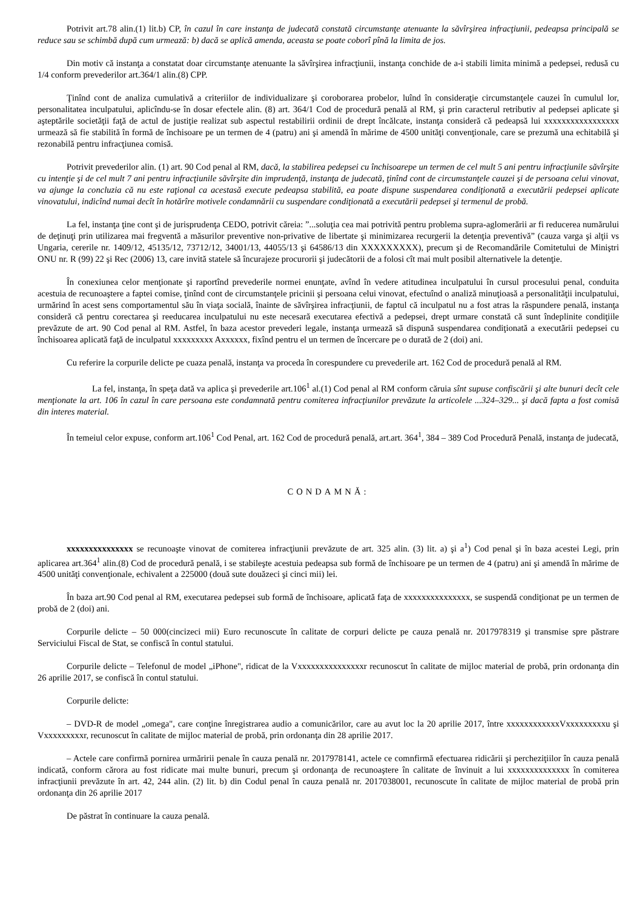Potrivit art.78 alin.(1) lit.b) CP, în cazul în care instanţa de judecată constată circumstanţe atenuante la săvîrşirea infracţiunii, pedeapsa principală se reduce sau se schimbă după cum urmează: b) dacă se aplică amenda, aceasta se poate coborî pînă la limita de jos.
Din motiv că instanţa a constatat doar circumstanţe atenuante la săvîrşirea infracţiunii, instanţa conchide de a-i stabili limita minimă a pedepsei, redusă cu 1/4 conform prevederilor art.364/1 alin.(8) CPP.
Ţinînd cont de analiza cumulativă a criteriilor de individualizare şi coroborarea probelor, luînd în consideraţie circumstanţele cauzei în cumulul lor, personalitatea inculpatului, aplicîndu-se în dosar efectele alin. (8) art. 364/1 Cod de procedură penală al RM, şi prin caracterul retributiv al pedepsei aplicate şi aşteptările societăţii faţă de actul de justiţie realizat sub aspectul restabilirii ordinii de drept încălcate, instanţa consideră că pedeapsă lui xxxxxxxxxxxxxxxxx urmează să fie stabilită în formă de închisoare pe un termen de 4 (patru) ani şi amendă în mărime de 4500 unităţi convenţionale, care se prezumă una echitabilă şi rezonabilă pentru infracţiunea comisă.
Potrivit prevederilor alin. (1) art. 90 Cod penal al RM, dacă, la stabilirea pedepsei cu închisoarepe un termen de cel mult 5 ani pentru infracţiunile săvîrşite cu intenţie şi de cel mult 7 ani pentru infracţiunile săvîrşite din imprudenţă, instanţa de judecată, ţinînd cont de circumstanţele cauzei şi de persoana celui vinovat, va ajunge la concluzia că nu este raţional ca acestasă execute pedeapsa stabilită, ea poate dispune suspendarea condiţionată a executării pedepsei aplicate vinovatului, indicînd numai decît în hotărîre motivele condamnării cu suspendare condiţionată a executării pedepsei şi termenul de probă.
La fel, instanţa ţine cont şi de jurisprudenţa CEDO, potrivit căreia: ”...soluţia cea mai potrivită pentru problema supra-aglomerării ar fi reducerea numărului de deţinuţi prin utilizarea mai fregventă a măsurilor preventive non-privative de libertate şi minimizarea recurgerii la detenţia preventivă” (cauza varga şi alţii vs Ungaria, cererile nr. 1409/12, 45135/12, 73712/12, 34001/13, 44055/13 şi 64586/13 din XXXXXXXXX), precum şi de Recomandările Comitetului de Miniştri ONU nr. R (99) 22 şi Rec (2006) 13, care invită statele să încurajeze procurorii şi judecătorii de a folosi cît mai mult posibil alternativele la detenţie.
În conexiunea celor menţionate şi raportînd prevederile normei enunţate, avînd în vedere atitudinea inculpatului în cursul procesului penal, conduita acestuia de recunoaştere a faptei comise, ţinînd cont de circumstanţele pricinii şi persoana celui vinovat, efectuînd o analiză minuţioasă a personalităţii inculpatului, urmărind în acest sens comportamentul său în viaţa socială, înainte de săvîrşirea infracţiunii, de faptul că inculpatul nu a fost atras la răspundere penală, instanţa consideră că pentru corectarea şi reeducarea inculpatului nu este necesară executarea efectivă a pedepsei, drept urmare constată că sunt îndeplinite condiţiile prevăzute de art. 90 Cod penal al RM. Astfel, în baza acestor prevederi legale, instanţa urmează să dispună suspendarea condiţionată a executării pedepsei cu închisoarea aplicată faţă de inculpatul xxxxxxxxx Axxxxxx, fixînd pentru el un termen de încercare pe o durată de 2 (doi) ani.
Cu referire la corpurile delicte pe cuaza penală, instanţa va proceda în corespundere cu prevederile art. 162 Cod de procedură penală al RM.
La fel, instanţa, în speţa dată va aplica şi prevederile art.106<sup>1</sup> al.(1) Cod penal al RM conform căruia sînt supuse confiscării şi alte bunuri decît cele menţionate la art. 106 în cazul în care persoana este condamnată pentru comiterea infracţiunilor prevăzute la articolele ...324–329... şi dacă fapta a fost comisă din interes material.
În temeiul celor expuse, conform art.106<sup>1</sup> Cod Penal, art. 162 Cod de procedură penală, art.art. 364<sup>1</sup>, 384 – 389 Cod Procedură Penală, instanţa de judecată,
CONDAMNĂ:
xxxxxxxxxxxxxxx se recunoaşte vinovat de comiterea infracţiunii prevăzute de art. 325 alin. (3) lit. a) şi a<sup>1</sup>) Cod penal şi în baza acestei Legi, prin aplicarea art.364<sup>1</sup> alin.(8) Cod de procedură penală, i se stabileşte acestuia pedeapsa sub formă de închisoare pe un termen de 4 (patru) ani şi amendă în mărime de 4500 unităţi convenţionale, echivalent a 225000 (două sute douăzeci şi cinci mii) lei.
În baza art.90 Cod penal al RM, executarea pedepsei sub formă de închisoare, aplicată faţa de xxxxxxxxxxxxxxx, se suspendă condiţionat pe un termen de probă de 2 (doi) ani.
Corpurile delicte – 50 000(cincizeci mii) Euro recunoscute în calitate de corpuri delicte pe cauza penală nr. 2017978319 şi transmise spre păstrare Serviciului Fiscal de Stat, se confiscă în contul statului.
Corpurile delicte – Telefonul de model „iPhone", ridicat de la Vxxxxxxxxxxxxxxxr recunoscut în calitate de mijloc material de probă, prin ordonanţa din 26 aprilie 2017, se confiscă în contul statului.
Corpurile delicte:
– DVD-R de model „omega", care conţine înregistrarea audio a comunicărilor, care au avut loc la 20 aprilie 2017, între xxxxxxxxxxxxVxxxxxxxxxu şi Vxxxxxxxxxr, recunoscut în calitate de mijloc material de probă, prin ordonanţa din 28 aprilie 2017.
– Actele care confirmă pornirea urmăririi penale în cauza penală nr. 2017978141, actele ce comnfirmă efectuarea ridicării şi percheziţiilor în cauza penală indicată, conform cărora au fost ridicate mai multe bunuri, precum şi ordonanţa de recunoaştere în calitate de învinuit a lui xxxxxxxxxxxxxx în comiterea infracţiunii prevăzute în art. 42, 244 alin. (2) lit. b) din Codul penal în cauza penală nr. 2017038001, recunoscute în calitate de mijloc material de probă prin ordonanţa din 26 aprilie 2017
De păstrat în continuare la cauza penală.